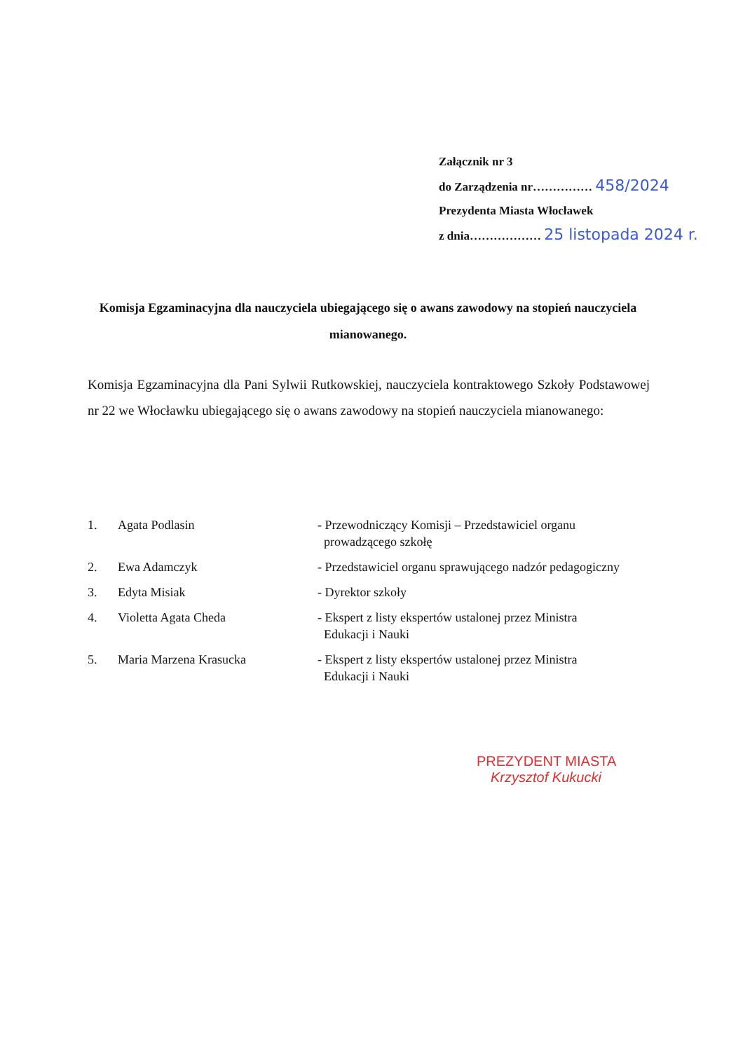Załącznik nr 3
do Zarządzenia nr…………… 458/2024
Prezydenta Miasta Włocławek
z dnia……………… 25 listopada 2024 r.
Komisja Egzaminacyjna dla nauczyciela ubiegającego się o awans zawodowy na stopień nauczyciela mianowanego.
Komisja Egzaminacyjna dla Pani Sylwii Rutkowskiej, nauczyciela kontraktowego Szkoły Podstawowej nr 22 we Włocławku ubiegającego się o awans zawodowy na stopień nauczyciela mianowanego:
| 1. | Agata Podlasin | - Przewodniczący Komisji – Przedstawiciel organu prowadzącego szkołę |
| 2. | Ewa Adamczyk | - Przedstawiciel organu sprawującego nadzór pedagogiczny |
| 3. | Edyta Misiak | - Dyrektor szkoły |
| 4. | Violetta Agata Cheda | - Ekspert z listy ekspertów ustalonej przez Ministra Edukacji i Nauki |
| 5. | Maria Marzena Krasucka | - Ekspert z listy ekspertów ustalonej przez Ministra Edukacji i Nauki |
PREZYDENT MIASTA
Krzysztof Kukucki